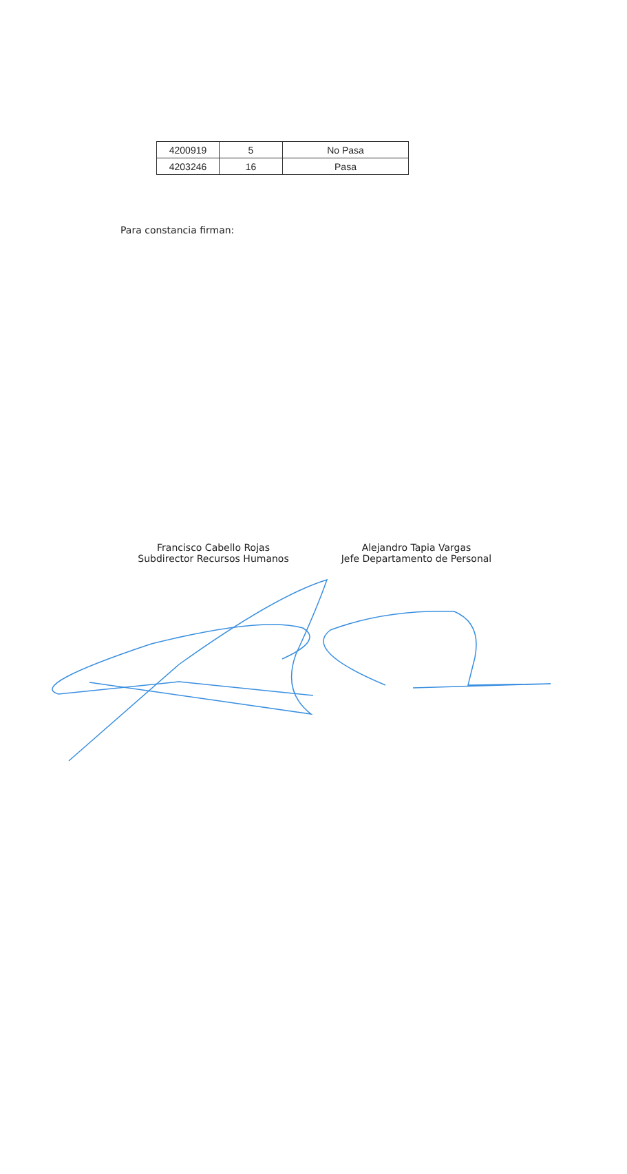| 4200919 | 5 | No Pasa |
| 4203246 | 16 | Pasa |
Para constancia firman:
Francisco Cabello Rojas
Subdirector Recursos Humanos
Alejandro Tapia Vargas
Jefe Departamento de Personal